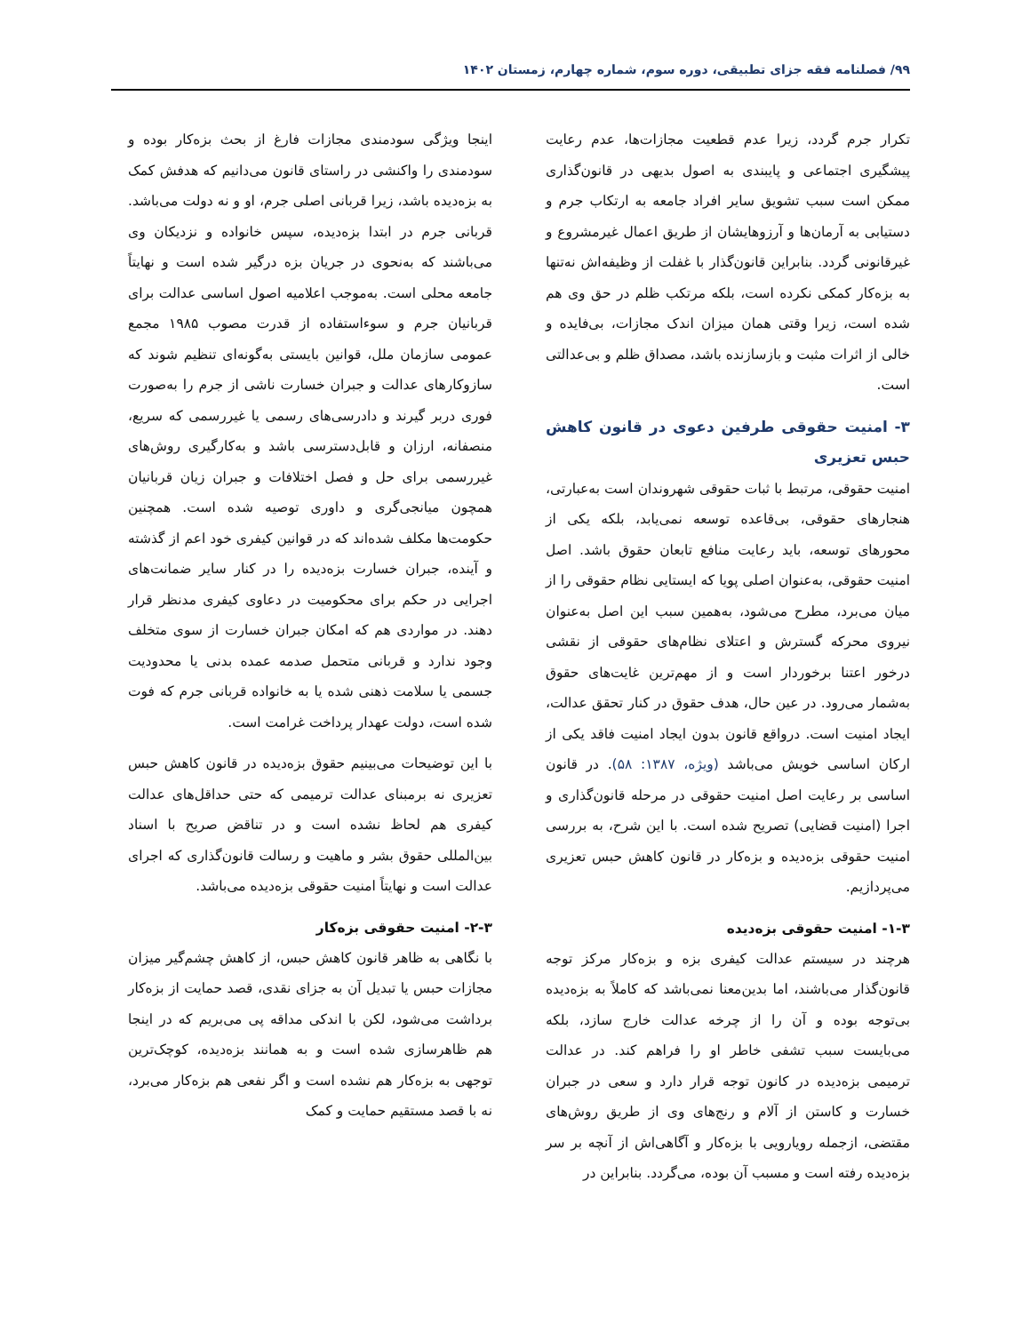۹۹/ فصلنامه فقه جزای تطبیقی، دوره سوم، شماره چهارم، زمستان ۱۴۰۲
تکرار جرم گردد، زیرا عدم قطعیت مجازات‌ها، عدم رعایت پیشگیری اجتماعی و پایبندی به اصول بدیهی در قانون‌گذاری ممکن است سبب تشویق سایر افراد جامعه به ارتکاب جرم و دستیابی به آرمان‌ها و آرزوهایشان از طریق اعمال غیرمشروع و غیرقانونی گردد. بنابراین قانون‌گذار با غفلت از وظیفه‌اش نه‌تنها به بزه‌کار کمکی نکرده است، بلکه مرتکب ظلم در حق وی هم شده است، زیرا وقتی همان میزان اندک مجازات، بی‌فایده و خالی از اثرات مثبت و بازسازنده باشد، مصداق ظلم و بی‌عدالتی است.
۳- امنیت حقوقی طرفین دعوی در قانون کاهش حبس تعزیری
امنیت حقوقی، مرتبط با ثبات حقوقی شهروندان است به‌عبارتی، هنجارهای حقوقی، بی‌قاعده توسعه نمی‌یابد، بلکه یکی از محورهای توسعه، باید رعایت منافع تابعان حقوق باشد. اصل امنیت حقوقی، به‌عنوان اصلی پویا که ایستایی نظام حقوقی را از میان می‌برد، مطرح می‌شود، به‌همین سبب این اصل به‌عنوان نیروی محرکه گسترش و اعتلای نظام‌های حقوقی از نقشی درخور اعتنا برخوردار است و از مهم‌ترین غایت‌های حقوق به‌شمار می‌رود. در عین حال، هدف حقوق در کنار تحقق عدالت، ایجاد امنیت است. درواقع قانون بدون ایجاد امنیت فاقد یکی از ارکان اساسی خویش می‌باشد (ویژه، ۱۳۸۷: ۵۸). در قانون اساسی بر رعایت اصل امنیت حقوقی در مرحله قانون‌گذاری و اجرا (امنیت قضایی) تصریح شده است. با این شرح، به بررسی امنیت حقوقی بزه‌دیده و بزه‌کار در قانون کاهش حبس تعزیری می‌پردازیم.
۱-۳- امنیت حقوقی بزه‌دیده
هرچند در سیستم عدالت کیفری بزه و بزه‌کار مرکز توجه قانون‌گذار می‌باشند، اما بدین‌معنا نمی‌باشد که کاملاً به بزه‌دیده بی‌توجه بوده و آن را از چرخه عدالت خارج سازد، بلکه می‌بایست سبب تشفی خاطر او را فراهم کند. در عدالت ترمیمی بزه‌دیده در کانون توجه قرار دارد و سعی در جبران خسارت و کاستن از آلام و رنج‌های وی از طریق روش‌های مقتضی، ازجمله رویارویی با بزه‌کار و آگاهی‌اش از آنچه بر سر بزه‌دیده رفته است و مسبب آن بوده، می‌گردد. بنابراین در
اینجا ویژگی سودمندی مجازات فارغ از بحث بزه‌کار بوده و سودمندی را واکنشی در راستای قانون می‌دانیم که هدفش کمک به بزه‌دیده باشد، زیرا قربانی اصلی جرم، او و نه دولت می‌باشد. قربانی جرم در ابتدا بزه‌دیده، سپس خانواده و نزدیکان وی می‌باشند که به‌نحوی در جریان بزه درگیر شده است و نهایتاً جامعه محلی است. به‌موجب اعلامیه اصول اساسی عدالت برای قربانیان جرم و سوءاستفاده از قدرت مصوب ۱۹۸۵ مجمع عمومی سازمان ملل، قوانین بایستی به‌گونه‌ای تنظیم شوند که سازوکارهای عدالت و جبران خسارت ناشی از جرم را به‌صورت فوری دربر گیرند و دادرسی‌های رسمی یا غیررسمی که سریع، منصفانه، ارزان و قابل‌دسترسی باشد و به‌کارگیری روش‌های غیررسمی برای حل و فصل اختلافات و جبران زیان قربانیان همچون میانجی‌گری و داوری توصیه شده است. همچنین حکومت‌ها مکلف شده‌اند که در قوانین کیفری خود اعم از گذشته و آینده، جبران خسارت بزه‌دیده را در کنار سایر ضمانت‌های اجرایی در حکم برای محکومیت در دعاوی کیفری مدنظر قرار دهند. در مواردی هم که امکان جبران خسارت از سوی متخلف وجود ندارد و قربانی متحمل صدمه عمده بدنی یا محدودیت جسمی یا سلامت ذهنی شده یا به خانواده قربانی جرم که فوت شده است، دولت عهدار پرداخت غرامت است.
با این توضیحات می‌بینیم حقوق بزه‌دیده در قانون کاهش حبس تعزیری نه برمبنای عدالت ترمیمی که حتی حداقل‌های عدالت کیفری هم لحاظ نشده است و در تناقض صریح با اسناد بین‌المللی حقوق بشر و ماهیت و رسالت قانون‌گذاری که اجرای عدالت است و نهایتاً امنیت حقوقی بزه‌دیده می‌باشد.
۲-۳- امنیت حقوقی بزه‌کار
با نگاهی به ظاهر قانون کاهش حبس، از کاهش چشم‌گیر میزان مجازات حبس یا تبدیل آن به جزای نقدی، قصد حمایت از بزه‌کار برداشت می‌شود، لکن با اندکی مداقه پی می‌بریم که در اینجا هم ظاهرسازی شده است و به همانند بزه‌دیده، کوچک‌ترین توجهی به بزه‌کار هم نشده است و اگر نفعی هم بزه‌کار می‌برد، نه با قصد مستقیم حمایت و کمک